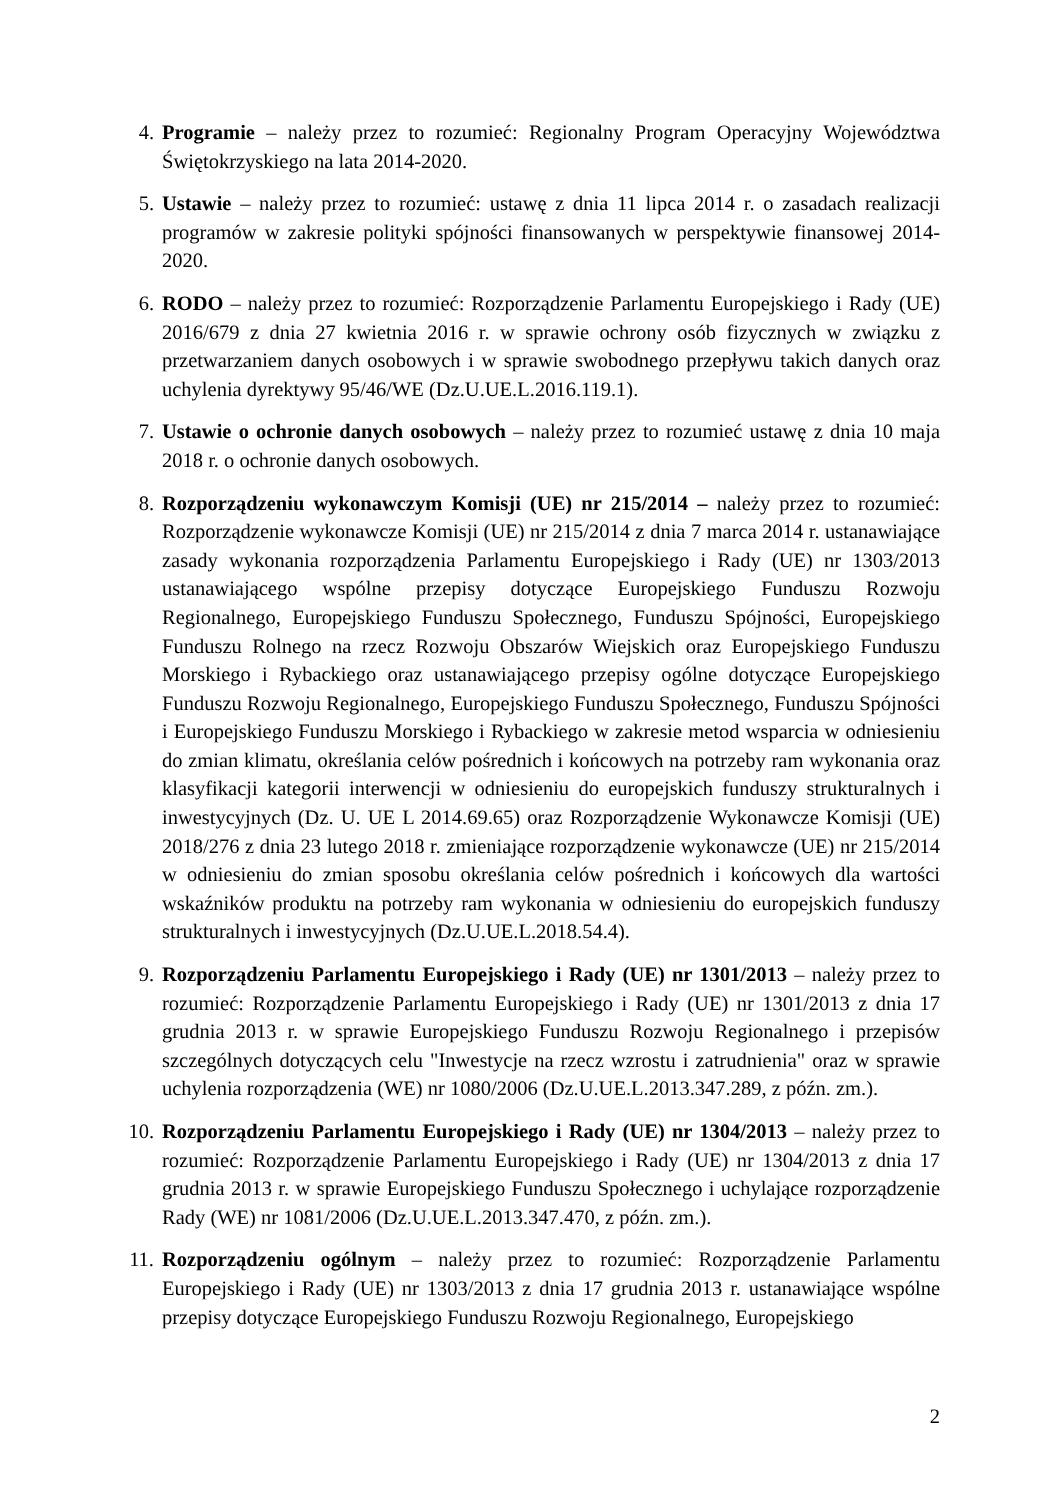4. Programie – należy przez to rozumieć: Regionalny Program Operacyjny Województwa Świętokrzyskiego na lata 2014-2020.
5. Ustawie – należy przez to rozumieć: ustawę z dnia 11 lipca 2014 r. o zasadach realizacji programów w zakresie polityki spójności finansowanych w perspektywie finansowej 2014-2020.
6. RODO – należy przez to rozumieć: Rozporządzenie Parlamentu Europejskiego i Rady (UE) 2016/679 z dnia 27 kwietnia 2016 r. w sprawie ochrony osób fizycznych w związku z przetwarzaniem danych osobowych i w sprawie swobodnego przepływu takich danych oraz uchylenia dyrektywy 95/46/WE (Dz.U.UE.L.2016.119.1).
7. Ustawie o ochronie danych osobowych – należy przez to rozumieć ustawę z dnia 10 maja 2018 r. o ochronie danych osobowych.
8. Rozporządzeniu wykonawczym Komisji (UE) nr 215/2014 – należy przez to rozumieć: Rozporządzenie wykonawcze Komisji (UE) nr 215/2014 z dnia 7 marca 2014 r. ustanawiające zasady wykonania rozporządzenia Parlamentu Europejskiego i Rady (UE) nr 1303/2013 ustanawiającego wspólne przepisy dotyczące Europejskiego Funduszu Rozwoju Regionalnego, Europejskiego Funduszu Społecznego, Funduszu Spójności, Europejskiego Funduszu Rolnego na rzecz Rozwoju Obszarów Wiejskich oraz Europejskiego Funduszu Morskiego i Rybackiego oraz ustanawiającego przepisy ogólne dotyczące Europejskiego Funduszu Rozwoju Regionalnego, Europejskiego Funduszu Społecznego, Funduszu Spójności i Europejskiego Funduszu Morskiego i Rybackiego w zakresie metod wsparcia w odniesieniu do zmian klimatu, określania celów pośrednich i końcowych na potrzeby ram wykonania oraz klasyfikacji kategorii interwencji w odniesieniu do europejskich funduszy strukturalnych i inwestycyjnych (Dz. U. UE L 2014.69.65) oraz Rozporządzenie Wykonawcze Komisji (UE) 2018/276 z dnia 23 lutego 2018 r. zmieniające rozporządzenie wykonawcze (UE) nr 215/2014 w odniesieniu do zmian sposobu określania celów pośrednich i końcowych dla wartości wskaźników produktu na potrzeby ram wykonania w odniesieniu do europejskich funduszy strukturalnych i inwestycyjnych (Dz.U.UE.L.2018.54.4).
9. Rozporządzeniu Parlamentu Europejskiego i Rady (UE) nr 1301/2013 – należy przez to rozumieć: Rozporządzenie Parlamentu Europejskiego i Rady (UE) nr 1301/2013 z dnia 17 grudnia 2013 r. w sprawie Europejskiego Funduszu Rozwoju Regionalnego i przepisów szczególnych dotyczących celu "Inwestycje na rzecz wzrostu i zatrudnienia" oraz w sprawie uchylenia rozporządzenia (WE) nr 1080/2006 (Dz.U.UE.L.2013.347.289, z późn. zm.).
10.
Rozporządzeniu Parlamentu Europejskiego i Rady (UE) nr 1304/2013 – należy przez to rozumieć: Rozporządzenie Parlamentu Europejskiego i Rady (UE) nr 1304/2013 z dnia 17 grudnia 2013 r. w sprawie Europejskiego Funduszu Społecznego i uchylające rozporządzenie Rady (WE) nr 1081/2006 (Dz.U.UE.L.2013.347.470, z późn. zm.).
11.
Rozporządzeniu ogólnym – należy przez to rozumieć: Rozporządzenie Parlamentu Europejskiego i Rady (UE) nr 1303/2013 z dnia 17 grudnia 2013 r. ustanawiające wspólne przepisy dotyczące Europejskiego Funduszu Rozwoju Regionalnego, Europejskiego
2